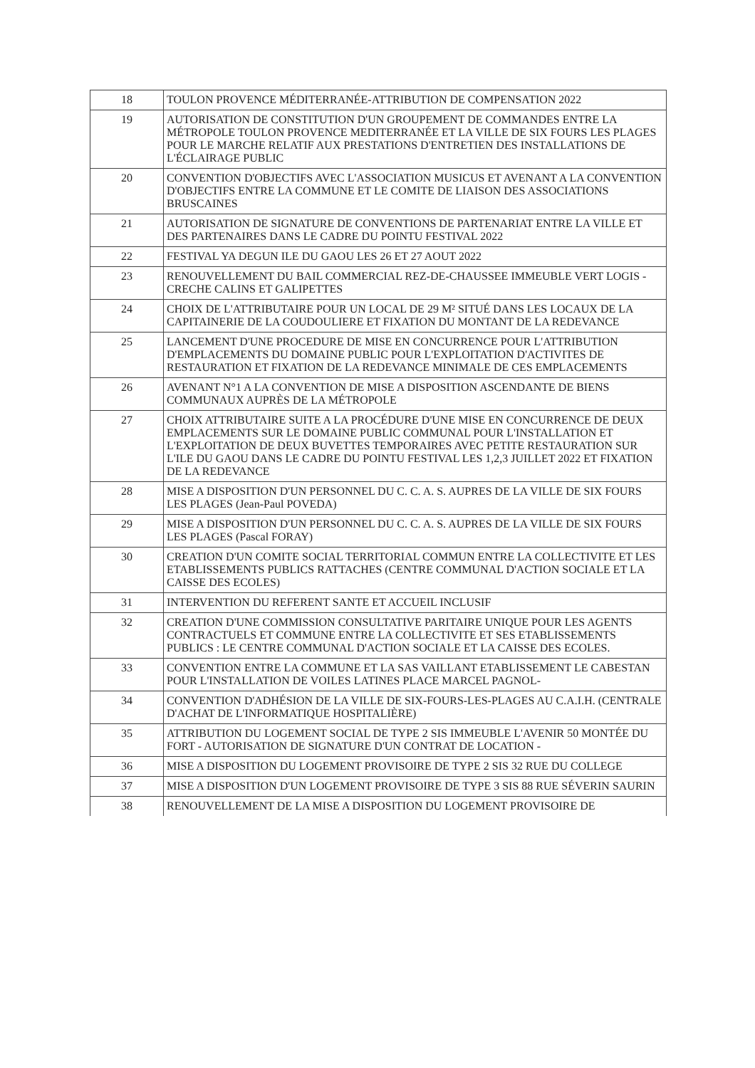| 18 | TOULON PROVENCE MÉDITERRANÉE-ATTRIBUTION DE COMPENSATION 2022 |
| 19 | AUTORISATION DE CONSTITUTION D'UN GROUPEMENT DE COMMANDES ENTRE LA MÉTROPOLE TOULON PROVENCE MEDITERRANÉE ET LA VILLE DE SIX FOURS LES PLAGES POUR LE MARCHE RELATIF AUX PRESTATIONS D'ENTRETIEN DES INSTALLATIONS DE L'ÉCLAIRAGE PUBLIC |
| 20 | CONVENTION D'OBJECTIFS AVEC L'ASSOCIATION MUSICUS ET AVENANT A LA CONVENTION D'OBJECTIFS ENTRE LA COMMUNE ET LE COMITE DE LIAISON DES ASSOCIATIONS BRUSCAINES |
| 21 | AUTORISATION DE SIGNATURE DE CONVENTIONS DE PARTENARIAT ENTRE LA VILLE ET DES PARTENAIRES DANS LE CADRE DU POINTU FESTIVAL 2022 |
| 22 | FESTIVAL YA DEGUN ILE DU GAOU LES 26 ET 27 AOUT 2022 |
| 23 | RENOUVELLEMENT DU BAIL COMMERCIAL REZ-DE-CHAUSSEE IMMEUBLE VERT LOGIS - CRECHE CALINS ET GALIPETTES |
| 24 | CHOIX DE L'ATTRIBUTAIRE POUR UN LOCAL DE 29 M² SITUÉ DANS LES LOCAUX DE LA CAPITAINERIE DE LA COUDOULIERE ET FIXATION DU MONTANT DE LA REDEVANCE |
| 25 | LANCEMENT D'UNE PROCEDURE DE MISE EN CONCURRENCE POUR L'ATTRIBUTION D'EMPLACEMENTS DU DOMAINE PUBLIC POUR L'EXPLOITATION D'ACTIVITES DE RESTAURATION ET FIXATION DE LA REDEVANCE MINIMALE DE CES EMPLACEMENTS |
| 26 | AVENANT N°1 A LA CONVENTION DE MISE A DISPOSITION ASCENDANTE DE BIENS COMMUNAUX AUPRÈS DE LA MÉTROPOLE |
| 27 | CHOIX ATTRIBUTAIRE SUITE A LA PROCÉDURE D'UNE MISE EN CONCURRENCE DE DEUX EMPLACEMENTS SUR LE DOMAINE PUBLIC COMMUNAL POUR L'INSTALLATION ET L'EXPLOITATION DE DEUX BUVETTES TEMPORAIRES AVEC PETITE RESTAURATION SUR L'ILE DU GAOU DANS LE CADRE DU POINTU FESTIVAL LES 1,2,3 JUILLET 2022 ET FIXATION DE LA REDEVANCE |
| 28 | MISE A DISPOSITION D'UN PERSONNEL DU C. C. A. S. AUPRES DE LA VILLE DE SIX FOURS LES PLAGES (Jean-Paul POVEDA) |
| 29 | MISE A DISPOSITION D'UN PERSONNEL DU C. C. A. S. AUPRES DE LA VILLE DE SIX FOURS LES PLAGES (Pascal FORAY) |
| 30 | CREATION D'UN COMITE SOCIAL TERRITORIAL COMMUN ENTRE LA COLLECTIVITE ET LES ETABLISSEMENTS PUBLICS RATTACHES (CENTRE COMMUNAL D'ACTION SOCIALE ET LA CAISSE DES ECOLES) |
| 31 | INTERVENTION DU REFERENT SANTE ET ACCUEIL INCLUSIF |
| 32 | CREATION D'UNE COMMISSION CONSULTATIVE PARITAIRE UNIQUE POUR LES AGENTS CONTRACTUELS ET COMMUNE ENTRE LA COLLECTIVITE ET SES ETABLISSEMENTS PUBLICS : LE CENTRE COMMUNAL D'ACTION SOCIALE ET LA CAISSE DES ECOLES. |
| 33 | CONVENTION ENTRE LA COMMUNE ET LA SAS VAILLANT ETABLISSEMENT LE CABESTAN POUR L'INSTALLATION DE VOILES LATINES PLACE MARCEL PAGNOL- |
| 34 | CONVENTION D'ADHÉSION DE LA VILLE DE SIX-FOURS-LES-PLAGES AU C.A.I.H. (CENTRALE D'ACHAT DE L'INFORMATIQUE HOSPITALIÈRE) |
| 35 | ATTRIBUTION DU LOGEMENT SOCIAL DE TYPE 2 SIS IMMEUBLE L'AVENIR 50 MONTÉE DU FORT - AUTORISATION DE SIGNATURE D'UN CONTRAT DE LOCATION - |
| 36 | MISE A DISPOSITION DU LOGEMENT PROVISOIRE DE TYPE 2 SIS 32 RUE DU COLLEGE |
| 37 | MISE A DISPOSITION D'UN LOGEMENT PROVISOIRE DE TYPE 3 SIS 88 RUE SÉVERIN SAURIN |
| 38 | RENOUVELLEMENT DE LA MISE A DISPOSITION DU LOGEMENT PROVISOIRE DE |